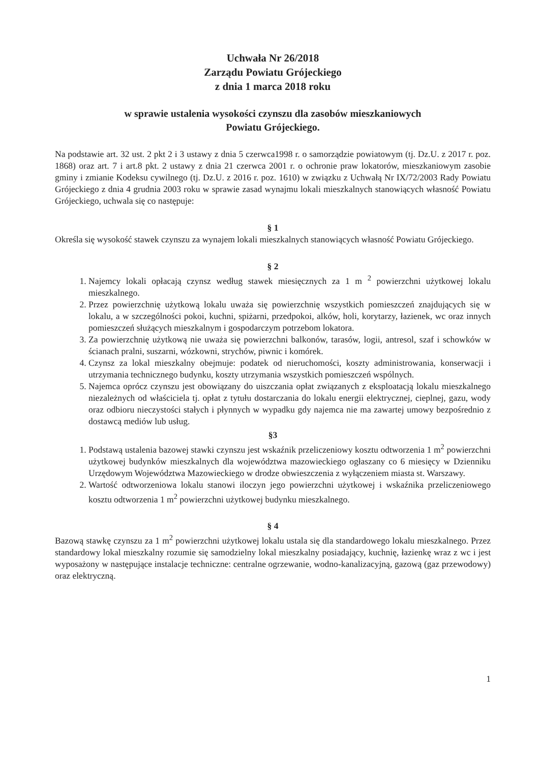Uchwała Nr 26/2018
Zarządu Powiatu Grójeckiego
z dnia 1 marca 2018 roku
w sprawie ustalenia wysokości czynszu dla zasobów mieszkaniowych
Powiatu Grójeckiego.
Na podstawie art. 32 ust. 2 pkt 2 i 3 ustawy z dnia 5 czerwca1998 r. o samorządzie powiatowym (tj. Dz.U. z 2017 r. poz. 1868) oraz art. 7 i art.8 pkt. 2 ustawy z dnia 21 czerwca 2001 r. o ochronie praw lokatorów, mieszkaniowym zasobie gminy i zmianie Kodeksu cywilnego (tj. Dz.U. z 2016 r. poz. 1610) w związku z Uchwałą Nr IX/72/2003 Rady Powiatu Grójeckiego z dnia 4 grudnia 2003 roku w sprawie zasad wynajmu lokali mieszkalnych stanowiących własność Powiatu Grójeckiego, uchwala się co następuje:
§ 1
Określa się wysokość stawek czynszu za wynajem lokali mieszkalnych stanowiących własność Powiatu Grójeckiego.
§ 2
1. Najemcy lokali opłacają czynsz według stawek miesięcznych za 1 m <sup>2</sup> powierzchni użytkowej lokalu mieszkalnego.
2. Przez powierzchnię użytkową lokalu uważa się powierzchnię wszystkich pomieszczeń znajdujących się w lokalu, a w szczególności pokoi, kuchni, spiżarni, przedpokoi, alków, holi, korytarzy, łazienek, wc oraz innych pomieszczeń służących mieszkalnym i gospodarczym potrzebom lokatora.
3. Za powierzchnię użytkową nie uważa się powierzchni balkonów, tarasów, logii, antresol, szaf i schowków w ścianach pralni, suszarni, wózkowni, strychów, piwnic i komórek.
4. Czynsz za lokal mieszkalny obejmuje: podatek od nieruchomości, koszty administrowania, konserwacji i utrzymania technicznego budynku, koszty utrzymania wszystkich pomieszczeń wspólnych.
5. Najemca oprócz czynszu jest obowiązany do uiszczania opłat związanych z eksploatacją lokalu mieszkalnego niezależnych od właściciela tj. opłat z tytułu dostarczania do lokalu energii elektrycznej, cieplnej, gazu, wody oraz odbioru nieczystości stałych i płynnych w wypadku gdy najemca nie ma zawartej umowy bezpośrednio z dostawcą mediów lub usług.
§3
1. Podstawą ustalenia bazowej stawki czynszu jest wskaźnik przeliczeniowy kosztu odtworzenia 1 m<sup>2</sup> powierzchni użytkowej budynków mieszkalnych dla województwa mazowieckiego ogłaszany co 6 miesięcy w Dzienniku Urzędowym Województwa Mazowieckiego w drodze obwieszczenia z wyłączeniem miasta st. Warszawy.
2. Wartość odtworzeniowa lokalu stanowi iloczyn jego powierzchni użytkowej i wskaźnika przeliczeniowego kosztu odtworzenia 1 m<sup>2</sup> powierzchni użytkowej budynku mieszkalnego.
§ 4
Bazową stawkę czynszu za 1 m<sup>2</sup> powierzchni użytkowej lokalu ustala się dla standardowego lokalu mieszkalnego. Przez standardowy lokal mieszkalny rozumie się samodzielny lokal mieszkalny posiadający, kuchnię, łazienkę wraz z wc i jest wyposażony w następujące instalacje techniczne: centralne ogrzewanie, wodno-kanalizacyjną, gazową (gaz przewodowy) oraz elektryczną.
1